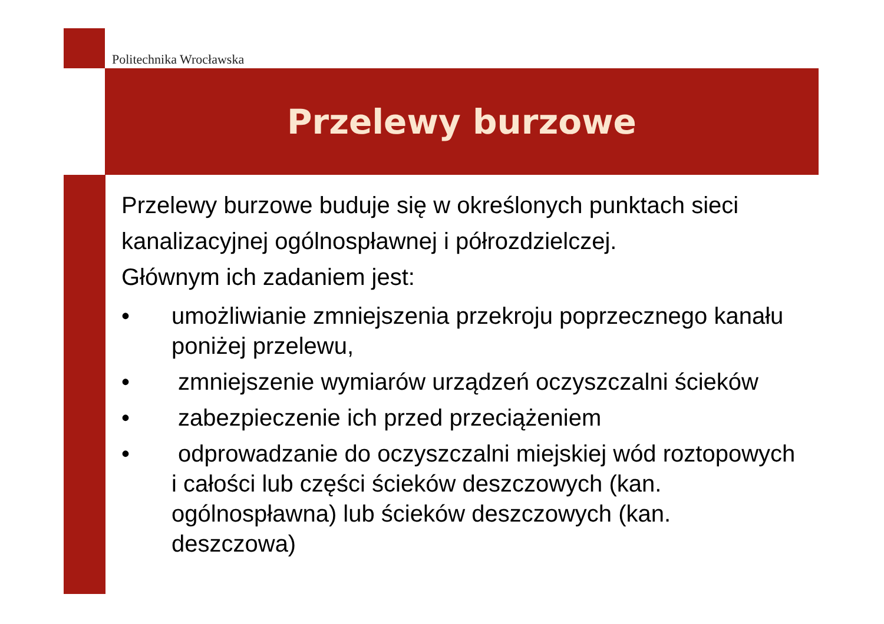Politechnika Wrocławska
Przelewy burzowe
Przelewy burzowe buduje się w określonych punktach sieci kanalizacyjnej ogólnospławnej i półrozdzielczej.
Głównym ich zadaniem jest:
• umożliwianie zmniejszenia przekroju poprzecznego kanału poniżej przelewu,
• zmniejszenie wymiarów urządzeń oczyszczalni ścieków
• zabezpieczenie ich przed przeciążeniem
• odprowadzanie do oczyszczalni miejskiej wód roztopowych i całości lub części ścieków deszczowych (kan. ogólnospławna) lub ścieków deszczowych (kan. deszczowa)